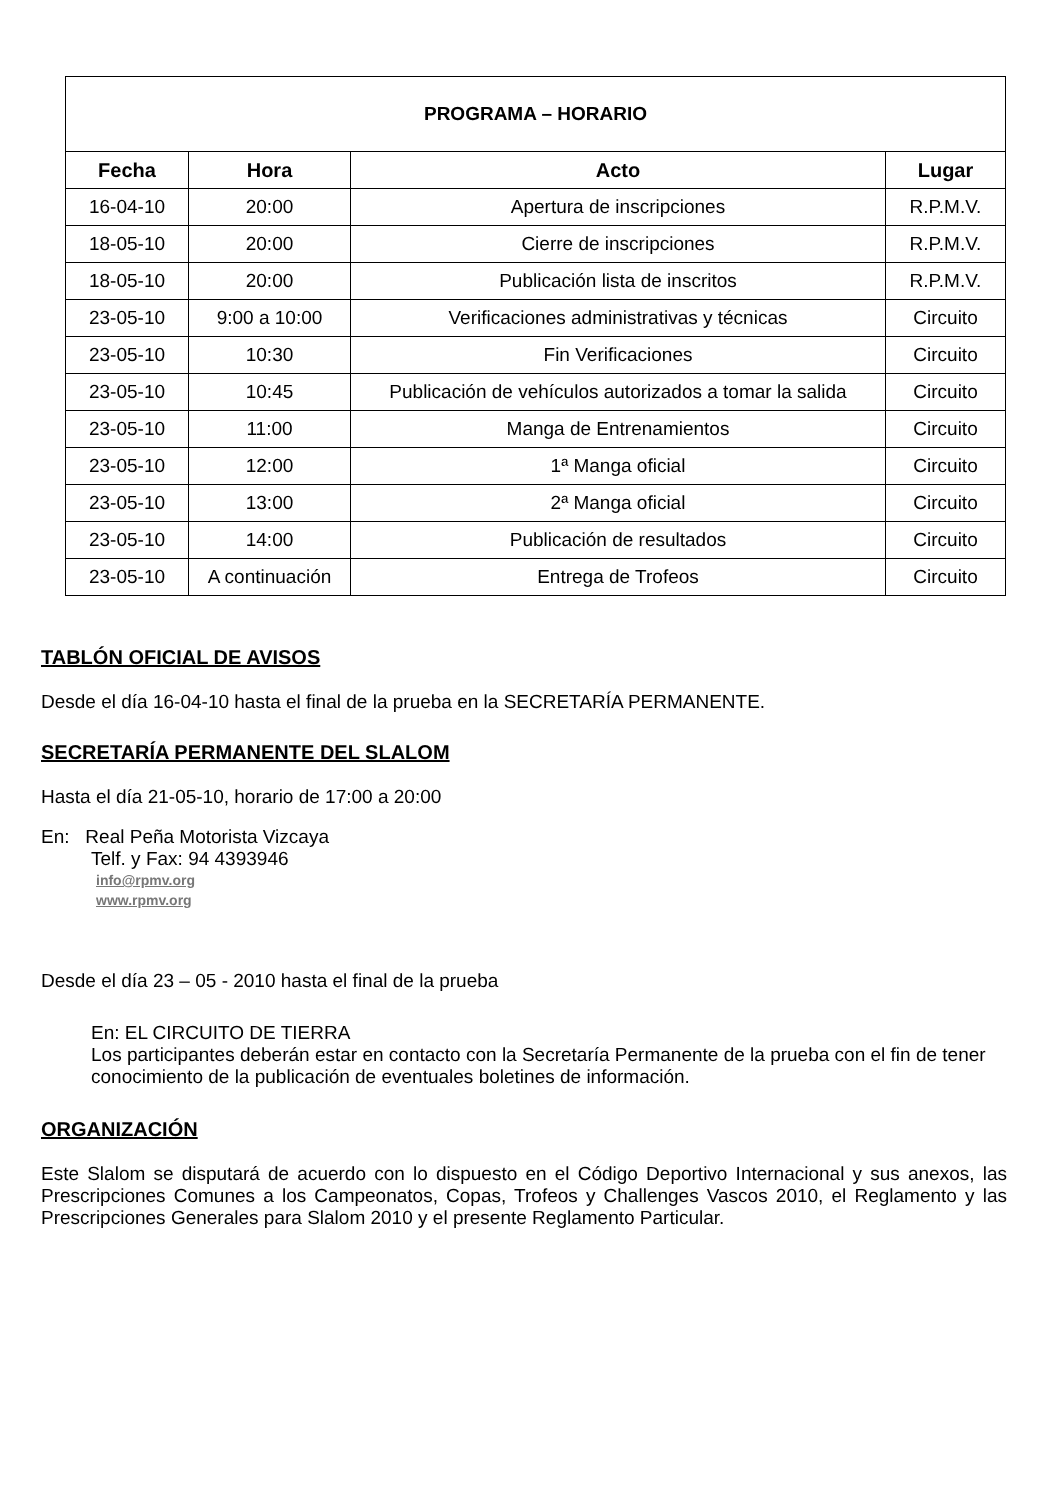| PROGRAMA – HORARIO | | | |
| --- | --- | --- | --- |
| Fecha | Hora | Acto | Lugar |
| 16-04-10 | 20:00 | Apertura de inscripciones | R.P.M.V. |
| 18-05-10 | 20:00 | Cierre de inscripciones | R.P.M.V. |
| 18-05-10 | 20:00 | Publicación lista de inscritos | R.P.M.V. |
| 23-05-10 | 9:00 a 10:00 | Verificaciones administrativas y técnicas | Circuito |
| 23-05-10 | 10:30 | Fin Verificaciones | Circuito |
| 23-05-10 | 10:45 | Publicación de vehículos autorizados a tomar la salida | Circuito |
| 23-05-10 | 11:00 | Manga de Entrenamientos | Circuito |
| 23-05-10 | 12:00 | 1ª Manga oficial | Circuito |
| 23-05-10 | 13:00 | 2ª Manga oficial | Circuito |
| 23-05-10 | 14:00 | Publicación de resultados | Circuito |
| 23-05-10 | A continuación | Entrega de Trofeos | Circuito |
TABLÓN OFICIAL DE AVISOS
Desde el día 16-04-10 hasta el final de la prueba en la SECRETARÍA PERMANENTE.
SECRETARÍA PERMANENTE DEL SLALOM
Hasta el día 21-05-10, horario de 17:00 a 20:00
En: Real Peña Motorista Vizcaya
Telf. y Fax: 94 4393946
info@rpmv.org
www.rpmv.org
Desde el día 23 – 05 - 2010 hasta el final de la prueba
En: EL CIRCUITO DE TIERRA
Los participantes deberán estar en contacto con la Secretaría Permanente de la prueba con el fin de tener conocimiento de la publicación de eventuales boletines de información.
ORGANIZACIÓN
Este Slalom se disputará de acuerdo con lo dispuesto en el Código Deportivo Internacional y sus anexos, las Prescripciones Comunes a los Campeonatos, Copas, Trofeos y Challenges Vascos 2010, el Reglamento y las Prescripciones Generales para Slalom 2010 y el presente Reglamento Particular.